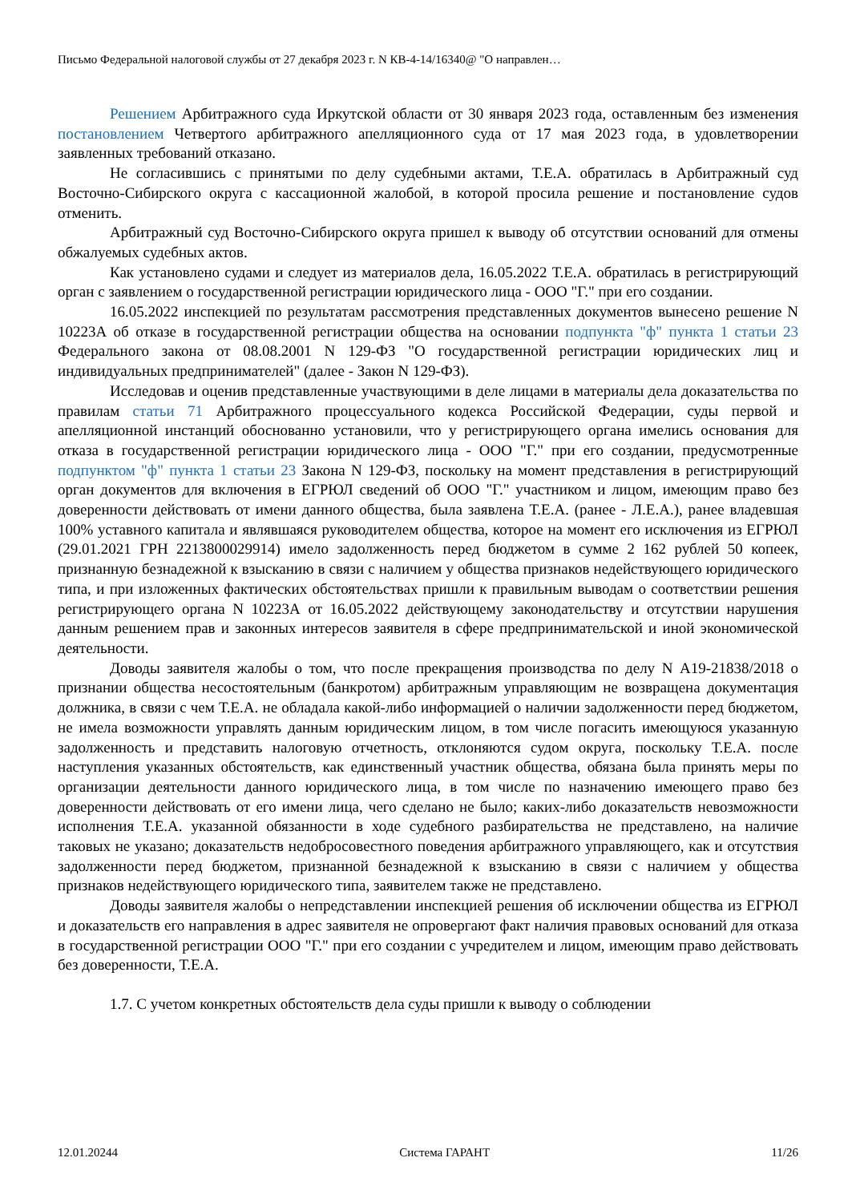Письмо Федеральной налоговой службы от 27 декабря 2023 г. N КВ-4-14/16340@ "О направлен…
Решением Арбитражного суда Иркутской области от 30 января 2023 года, оставленным без изменения постановлением Четвертого арбитражного апелляционного суда от 17 мая 2023 года, в удовлетворении заявленных требований отказано.
Не согласившись с принятыми по делу судебными актами, Т.Е.А. обратилась в Арбитражный суд Восточно-Сибирского округа с кассационной жалобой, в которой просила решение и постановление судов отменить.
Арбитражный суд Восточно-Сибирского округа пришел к выводу об отсутствии оснований для отмены обжалуемых судебных актов.
Как установлено судами и следует из материалов дела, 16.05.2022 Т.Е.А. обратилась в регистрирующий орган с заявлением о государственной регистрации юридического лица - ООО "Г." при его создании.
16.05.2022 инспекцией по результатам рассмотрения представленных документов вынесено решение N 10223А об отказе в государственной регистрации общества на основании подпункта "ф" пункта 1 статьи 23 Федерального закона от 08.08.2001 N 129-ФЗ "О государственной регистрации юридических лиц и индивидуальных предпринимателей" (далее - Закон N 129-ФЗ).
Исследовав и оценив представленные участвующими в деле лицами в материалы дела доказательства по правилам статьи 71 Арбитражного процессуального кодекса Российской Федерации, суды первой и апелляционной инстанций обоснованно установили, что у регистрирующего органа имелись основания для отказа в государственной регистрации юридического лица - ООО "Г." при его создании, предусмотренные подпунктом "ф" пункта 1 статьи 23 Закона N 129-ФЗ, поскольку на момент представления в регистрирующий орган документов для включения в ЕГРЮЛ сведений об ООО "Г." участником и лицом, имеющим право без доверенности действовать от имени данного общества, была заявлена Т.Е.А. (ранее - Л.Е.А.), ранее владевшая 100% уставного капитала и являвшаяся руководителем общества, которое на момент его исключения из ЕГРЮЛ (29.01.2021 ГРН 2213800029914) имело задолженность перед бюджетом в сумме 2 162 рублей 50 копеек, признанную безнадежной к взысканию в связи с наличием у общества признаков недействующего юридического типа, и при изложенных фактических обстоятельствах пришли к правильным выводам о соответствии решения регистрирующего органа N 10223А от 16.05.2022 действующему законодательству и отсутствии нарушения данным решением прав и законных интересов заявителя в сфере предпринимательской и иной экономической деятельности.
Доводы заявителя жалобы о том, что после прекращения производства по делу N А19-21838/2018 о признании общества несостоятельным (банкротом) арбитражным управляющим не возвращена документация должника, в связи с чем Т.Е.А. не обладала какой-либо информацией о наличии задолженности перед бюджетом, не имела возможности управлять данным юридическим лицом, в том числе погасить имеющуюся указанную задолженность и представить налоговую отчетность, отклоняются судом округа, поскольку Т.Е.А. после наступления указанных обстоятельств, как единственный участник общества, обязана была принять меры по организации деятельности данного юридического лица, в том числе по назначению имеющего право без доверенности действовать от его имени лица, чего сделано не было; каких-либо доказательств невозможности исполнения Т.Е.А. указанной обязанности в ходе судебного разбирательства не представлено, на наличие таковых не указано; доказательств недобросовестного поведения арбитражного управляющего, как и отсутствия задолженности перед бюджетом, признанной безнадежной к взысканию в связи с наличием у общества признаков недействующего юридического типа, заявителем также не представлено.
Доводы заявителя жалобы о непредставлении инспекцией решения об исключении общества из ЕГРЮЛ и доказательств его направления в адрес заявителя не опровергают факт наличия правовых оснований для отказа в государственной регистрации ООО "Г." при его создании с учредителем и лицом, имеющим право действовать без доверенности, Т.Е.А.
1.7. С учетом конкретных обстоятельств дела суды пришли к выводу о соблюдении
12.01.20244 Система ГАРАНТ 11/26